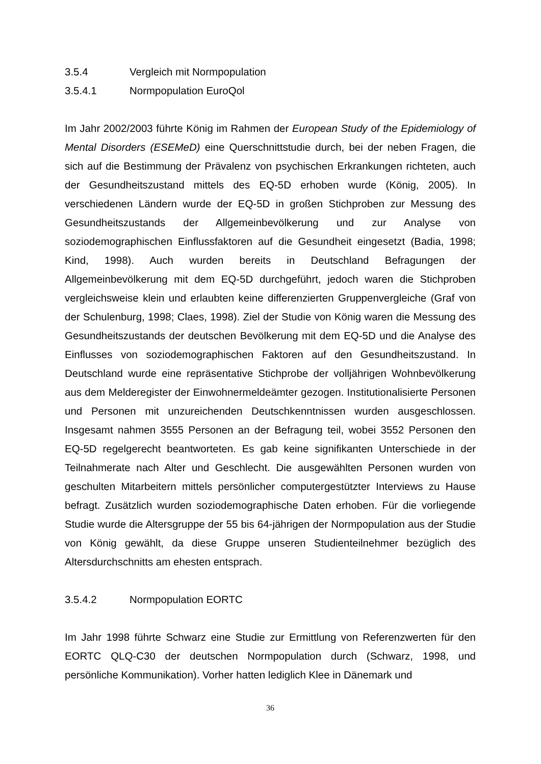3.5.4 Vergleich mit Normpopulation
3.5.4.1 Normpopulation EuroQol
Im Jahr 2002/2003 führte König im Rahmen der European Study of the Epidemiology of Mental Disorders (ESEMeD) eine Querschnittstudie durch, bei der neben Fragen, die sich auf die Bestimmung der Prävalenz von psychischen Erkrankungen richteten, auch der Gesundheitszustand mittels des EQ-5D erhoben wurde (König, 2005). In verschiedenen Ländern wurde der EQ-5D in großen Stichproben zur Messung des Gesundheitszustands der Allgemeinbevölkerung und zur Analyse von soziodemographischen Einflussfaktoren auf die Gesundheit eingesetzt (Badia, 1998; Kind, 1998). Auch wurden bereits in Deutschland Befragungen der Allgemeinbevölkerung mit dem EQ-5D durchgeführt, jedoch waren die Stichproben vergleichsweise klein und erlaubten keine differenzierten Gruppenvergleiche (Graf von der Schulenburg, 1998; Claes, 1998). Ziel der Studie von König waren die Messung des Gesundheitszustands der deutschen Bevölkerung mit dem EQ-5D und die Analyse des Einflusses von soziodemographischen Faktoren auf den Gesundheitszustand. In Deutschland wurde eine repräsentative Stichprobe der volljährigen Wohnbevölkerung aus dem Melderegister der Einwohnermeldeämter gezogen. Institutionalisierte Personen und Personen mit unzureichenden Deutschkenntnissen wurden ausgeschlossen. Insgesamt nahmen 3555 Personen an der Befragung teil, wobei 3552 Personen den EQ-5D regelgerecht beantworteten. Es gab keine signifikanten Unterschiede in der Teilnahmerate nach Alter und Geschlecht. Die ausgewählten Personen wurden von geschulten Mitarbeitern mittels persönlicher computergestützter Interviews zu Hause befragt. Zusätzlich wurden soziodemographische Daten erhoben. Für die vorliegende Studie wurde die Altersgruppe der 55 bis 64-jährigen der Normpopulation aus der Studie von König gewählt, da diese Gruppe unseren Studienteilnehmer bezüglich des Altersdurchschnitts am ehesten entsprach.
3.5.4.2 Normpopulation EORTC
Im Jahr 1998 führte Schwarz eine Studie zur Ermittlung von Referenzwerten für den EORTC QLQ-C30 der deutschen Normpopulation durch (Schwarz, 1998, und persönliche Kommunikation). Vorher hatten lediglich Klee in Dänemark und
36